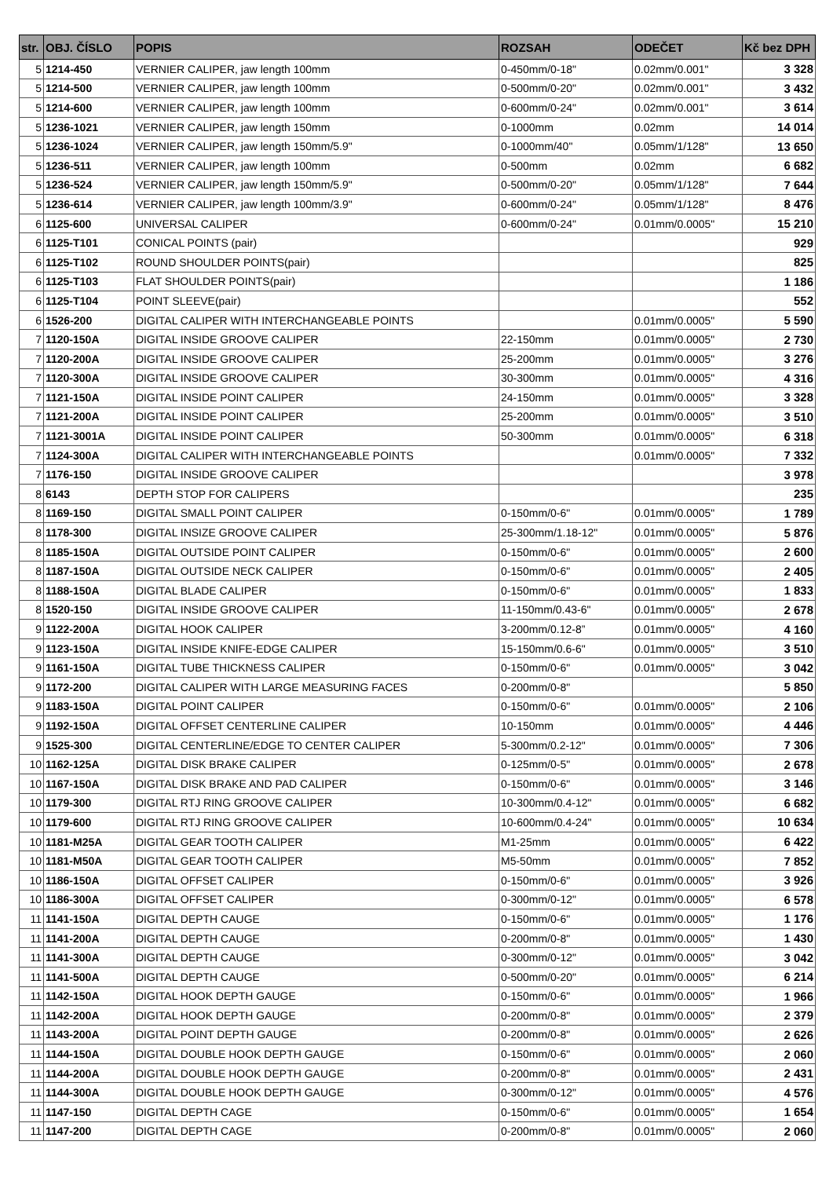| str. | OBJ. ČÍSLO | POPIS | ROZSAH | ODEČET | Kč bez DPH |
| --- | --- | --- | --- | --- | --- |
| 5 | 1214-450 | VERNIER CALIPER, jaw length 100mm | 0-450mm/0-18" | 0.02mm/0.001" | 3 328 |
| 5 | 1214-500 | VERNIER CALIPER, jaw length 100mm | 0-500mm/0-20" | 0.02mm/0.001" | 3 432 |
| 5 | 1214-600 | VERNIER CALIPER, jaw length 100mm | 0-600mm/0-24" | 0.02mm/0.001" | 3 614 |
| 5 | 1236-1021 | VERNIER CALIPER, jaw length 150mm | 0-1000mm | 0.02mm | 14 014 |
| 5 | 1236-1024 | VERNIER CALIPER, jaw length 150mm/5.9" | 0-1000mm/40" | 0.05mm/1/128" | 13 650 |
| 5 | 1236-511 | VERNIER CALIPER, jaw length 100mm | 0-500mm | 0.02mm | 6 682 |
| 5 | 1236-524 | VERNIER CALIPER, jaw length 150mm/5.9" | 0-500mm/0-20" | 0.05mm/1/128" | 7 644 |
| 5 | 1236-614 | VERNIER CALIPER, jaw length 100mm/3.9" | 0-600mm/0-24" | 0.05mm/1/128" | 8 476 |
| 6 | 1125-600 | UNIVERSAL CALIPER | 0-600mm/0-24" | 0.01mm/0.0005" | 15 210 |
| 6 | 1125-T101 | CONICAL POINTS (pair) | | | 929 |
| 6 | 1125-T102 | ROUND SHOULDER POINTS(pair) | | | 825 |
| 6 | 1125-T103 | FLAT SHOULDER POINTS(pair) | | | 1 186 |
| 6 | 1125-T104 | POINT SLEEVE(pair) | | | 552 |
| 6 | 1526-200 | DIGITAL CALIPER WITH INTERCHANGEABLE POINTS | | 0.01mm/0.0005" | 5 590 |
| 7 | 1120-150A | DIGITAL INSIDE GROOVE CALIPER | 22-150mm | 0.01mm/0.0005" | 2 730 |
| 7 | 1120-200A | DIGITAL INSIDE GROOVE CALIPER | 25-200mm | 0.01mm/0.0005" | 3 276 |
| 7 | 1120-300A | DIGITAL INSIDE GROOVE CALIPER | 30-300mm | 0.01mm/0.0005" | 4 316 |
| 7 | 1121-150A | DIGITAL INSIDE POINT CALIPER | 24-150mm | 0.01mm/0.0005" | 3 328 |
| 7 | 1121-200A | DIGITAL INSIDE POINT CALIPER | 25-200mm | 0.01mm/0.0005" | 3 510 |
| 7 | 1121-3001A | DIGITAL INSIDE POINT CALIPER | 50-300mm | 0.01mm/0.0005" | 6 318 |
| 7 | 1124-300A | DIGITAL CALIPER WITH INTERCHANGEABLE POINTS | | 0.01mm/0.0005" | 7 332 |
| 7 | 1176-150 | DIGITAL INSIDE GROOVE CALIPER | | | 3 978 |
| 8 | 6143 | DEPTH STOP FOR CALIPERS | | | 235 |
| 8 | 1169-150 | DIGITAL SMALL POINT CALIPER | 0-150mm/0-6" | 0.01mm/0.0005" | 1 789 |
| 8 | 1178-300 | DIGITAL INSIZE GROOVE CALIPER | 25-300mm/1.18-12" | 0.01mm/0.0005" | 5 876 |
| 8 | 1185-150A | DIGITAL OUTSIDE POINT CALIPER | 0-150mm/0-6" | 0.01mm/0.0005" | 2 600 |
| 8 | 1187-150A | DIGITAL OUTSIDE NECK CALIPER | 0-150mm/0-6" | 0.01mm/0.0005" | 2 405 |
| 8 | 1188-150A | DIGITAL BLADE CALIPER | 0-150mm/0-6" | 0.01mm/0.0005" | 1 833 |
| 8 | 1520-150 | DIGITAL INSIDE GROOVE CALIPER | 11-150mm/0.43-6" | 0.01mm/0.0005" | 2 678 |
| 9 | 1122-200A | DIGITAL HOOK CALIPER | 3-200mm/0.12-8” | 0.01mm/0.0005" | 4 160 |
| 9 | 1123-150A | DIGITAL INSIDE KNIFE-EDGE CALIPER | 15-150mm/0.6-6" | 0.01mm/0.0005" | 3 510 |
| 9 | 1161-150A | DIGITAL TUBE THICKNESS CALIPER | 0-150mm/0-6" | 0.01mm/0.0005" | 3 042 |
| 9 | 1172-200 | DIGITAL CALIPER WITH LARGE MEASURING FACES | 0-200mm/0-8" | | 5 850 |
| 9 | 1183-150A | DIGITAL POINT CALIPER | 0-150mm/0-6" | 0.01mm/0.0005" | 2 106 |
| 9 | 1192-150A | DIGITAL OFFSET CENTERLINE CALIPER | 10-150mm | 0.01mm/0.0005" | 4 446 |
| 9 | 1525-300 | DIGITAL CENTERLINE/EDGE TO CENTER CALIPER | 5-300mm/0.2-12" | 0.01mm/0.0005" | 7 306 |
| 10 | 1162-125A | DIGITAL DISK BRAKE CALIPER | 0-125mm/0-5" | 0.01mm/0.0005" | 2 678 |
| 10 | 1167-150A | DIGITAL DISK BRAKE AND PAD CALIPER | 0-150mm/0-6" | 0.01mm/0.0005" | 3 146 |
| 10 | 1179-300 | DIGITAL RTJ RING GROOVE CALIPER | 10-300mm/0.4-12" | 0.01mm/0.0005" | 6 682 |
| 10 | 1179-600 | DIGITAL RTJ RING GROOVE CALIPER | 10-600mm/0.4-24" | 0.01mm/0.0005" | 10 634 |
| 10 | 1181-M25A | DIGITAL GEAR TOOTH CALIPER | M1-25mm | 0.01mm/0.0005" | 6 422 |
| 10 | 1181-M50A | DIGITAL GEAR TOOTH CALIPER | M5-50mm | 0.01mm/0.0005" | 7 852 |
| 10 | 1186-150A | DIGITAL OFFSET CALIPER | 0-150mm/0-6" | 0.01mm/0.0005" | 3 926 |
| 10 | 1186-300A | DIGITAL OFFSET CALIPER | 0-300mm/0-12" | 0.01mm/0.0005" | 6 578 |
| 11 | 1141-150A | DIGITAL DEPTH CAUGE | 0-150mm/0-6" | 0.01mm/0.0005" | 1 176 |
| 11 | 1141-200A | DIGITAL DEPTH CAUGE | 0-200mm/0-8" | 0.01mm/0.0005" | 1 430 |
| 11 | 1141-300A | DIGITAL DEPTH CAUGE | 0-300mm/0-12" | 0.01mm/0.0005" | 3 042 |
| 11 | 1141-500A | DIGITAL DEPTH CAUGE | 0-500mm/0-20" | 0.01mm/0.0005" | 6 214 |
| 11 | 1142-150A | DIGITAL HOOK DEPTH GAUGE | 0-150mm/0-6" | 0.01mm/0.0005" | 1 966 |
| 11 | 1142-200A | DIGITAL HOOK DEPTH GAUGE | 0-200mm/0-8" | 0.01mm/0.0005" | 2 379 |
| 11 | 1143-200A | DIGITAL POINT DEPTH GAUGE | 0-200mm/0-8" | 0.01mm/0.0005" | 2 626 |
| 11 | 1144-150A | DIGITAL DOUBLE HOOK DEPTH GAUGE | 0-150mm/0-6" | 0.01mm/0.0005" | 2 060 |
| 11 | 1144-200A | DIGITAL DOUBLE HOOK DEPTH GAUGE | 0-200mm/0-8" | 0.01mm/0.0005" | 2 431 |
| 11 | 1144-300A | DIGITAL DOUBLE HOOK DEPTH GAUGE | 0-300mm/0-12" | 0.01mm/0.0005" | 4 576 |
| 11 | 1147-150 | DIGITAL DEPTH CAGE | 0-150mm/0-6" | 0.01mm/0.0005" | 1 654 |
| 11 | 1147-200 | DIGITAL DEPTH CAGE | 0-200mm/0-8" | 0.01mm/0.0005" | 2 060 |